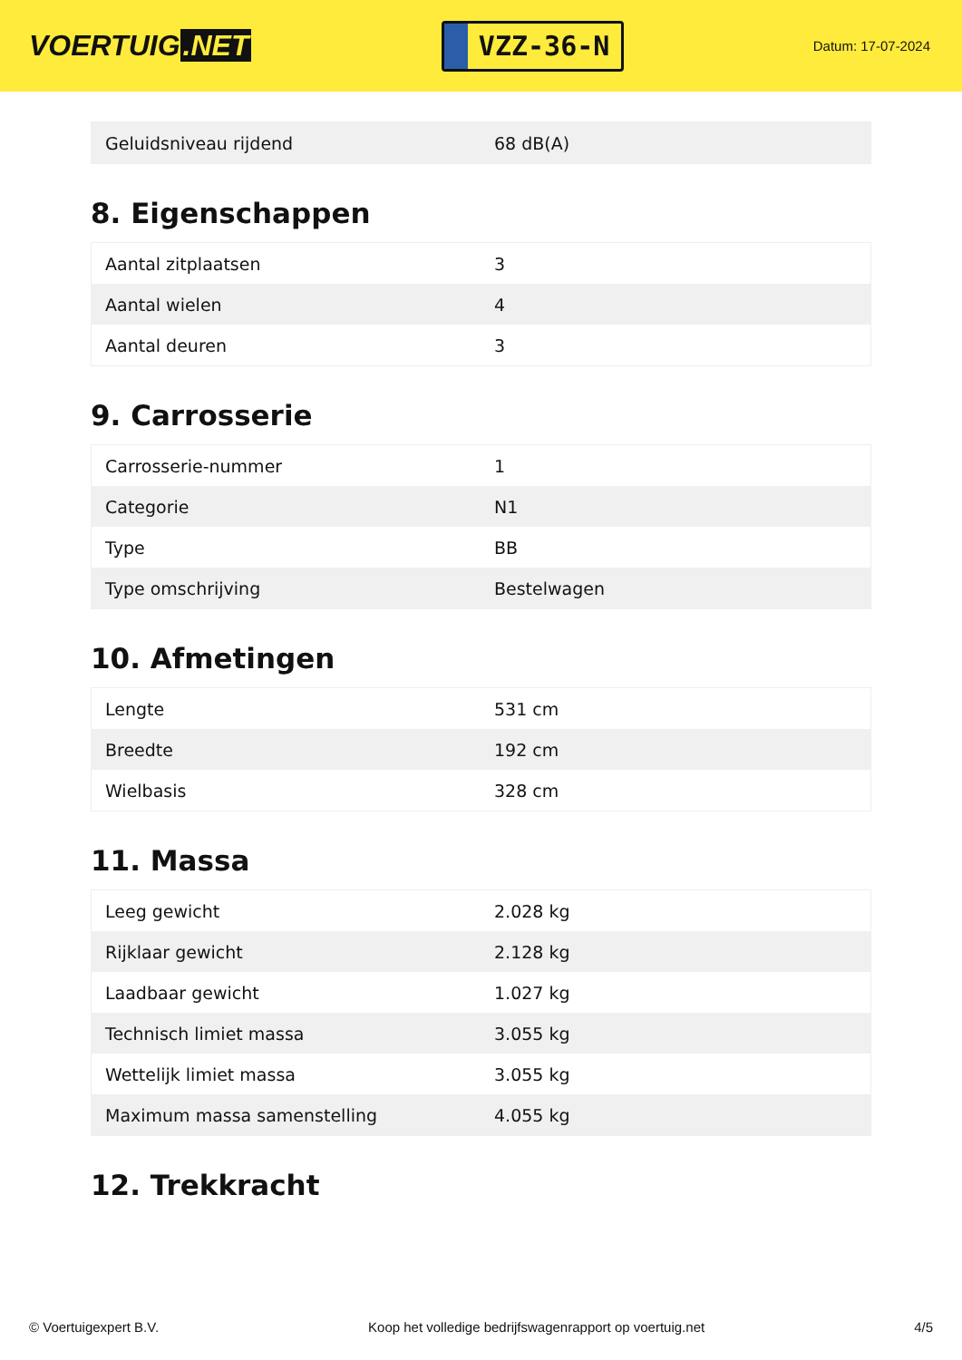VOERTUIG.NET
VZZ-36-N
Datum: 17-07-2024
| Geluidsniveau rijdend | 68 dB(A) |
8. Eigenschappen
| Aantal zitplaatsen | 3 |
| Aantal wielen | 4 |
| Aantal deuren | 3 |
9. Carrosserie
| Carrosserie-nummer | 1 |
| Categorie | N1 |
| Type | BB |
| Type omschrijving | Bestelwagen |
10. Afmetingen
| Lengte | 531 cm |
| Breedte | 192 cm |
| Wielbasis | 328 cm |
11. Massa
| Leeg gewicht | 2.028 kg |
| Rijklaar gewicht | 2.128 kg |
| Laadbaar gewicht | 1.027 kg |
| Technisch limiet massa | 3.055 kg |
| Wettelijk limiet massa | 3.055 kg |
| Maximum massa samenstelling | 4.055 kg |
12. Trekkracht
© Voertuigexpert B.V. Koop het volledige bedrijfswagenrapport op voertuig.net 4/5